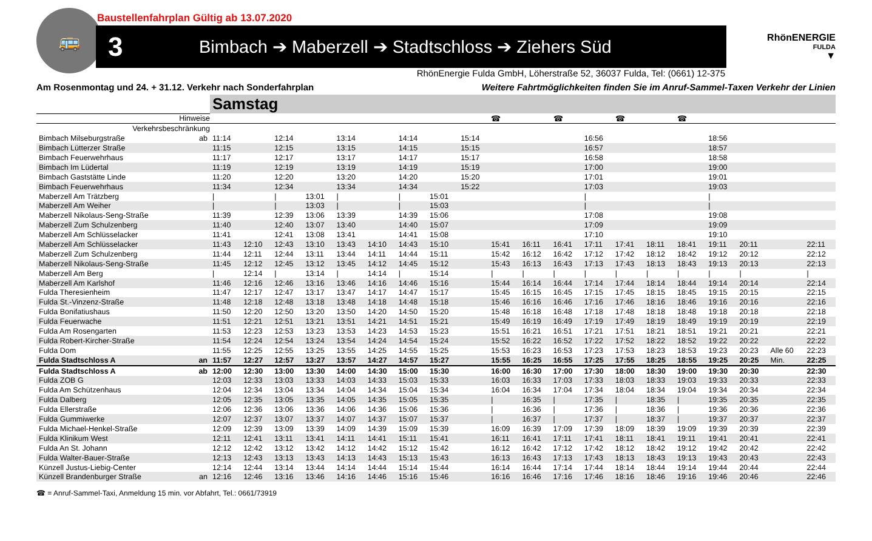Baustellenfahrplan Gültig ab 13.07.2020
🚌
3 Bimbach ➔ Maberzell ➔ Stadtschloss ➔ Ziehers Süd
RhönENERGIE
FULDA
▼
RhönEnergie Fulda GmbH, Löherstraße 52, 36037 Fulda, Tel: (0661) 12-375
Am Rosenmontag und 24. + 31.12. Verkehr nach Sonderfahrplan Weitere Fahrtmöglichkeiten finden Sie im Anruf-Sammel-Taxen Verkehr der Linien
| | | Samstag | | | | | | | | | | | | | | | | | | | |
| --- | --- | --- | --- | --- | --- | --- | --- | --- | --- | --- | --- | --- | --- | --- | --- | --- | --- | --- | --- | --- | --- |
| Hinweise | | | | | | | | | | | ☎ | | ☎ | | ☎ | | ☎ | | | | |
| Verkehrsbeschränkung | | | | | | | | | | | | | | | | | | | | | |
| Bimbach Milseburgstraße | ab | 11:14 | | 12:14 | | 13:14 | | 14:14 | | 15:14 | | | | 16:56 | | | | 18:56 | | | |
| Bimbach Lütterzer Straße | | 11:15 | | 12:15 | | 13:15 | | 14:15 | | 15:15 | | | | 16:57 | | | | 18:57 | | | |
| Bimbach Feuerwehrhaus | | 11:17 | | 12:17 | | 13:17 | | 14:17 | | 15:17 | | | | 16:58 | | | | 18:58 | | | |
| Bimbach Im Lüdertal | | 11:19 | | 12:19 | | 13:19 | | 14:19 | | 15:19 | | | | 17:00 | | | | 19:00 | | | |
| Bimbach Gaststätte Linde | | 11:20 | | 12:20 | | 13:20 | | 14:20 | | 15:20 | | | | 17:01 | | | | 19:01 | | | |
| Bimbach Feuerwehrhaus | | 11:34 | | 12:34 | | 13:34 | | 14:34 | | 15:22 | | | | 17:03 | | | | 19:03 | | | |
| Maberzell Am Trätzberg | | / | | / | 13:01 | / | | / | 15:01 | | | | | / | | | | / | | | |
| Maberzell Am Weiher | | / | | / | 13:03 | / | | / | 15:03 | | | | | / | | | | / | | | |
| Maberzell Nikolaus-Seng-Straße | | 11:39 | | 12:39 | 13:06 | 13:39 | | 14:39 | 15:06 | | | | | 17:08 | | | | 19:08 | | | |
| Maberzell Zum Schulzenberg | | 11:40 | | 12:40 | 13:07 | 13:40 | | 14:40 | 15:07 | | | | | 17:09 | | | | 19:09 | | | |
| Maberzell Am Schlüsselacker | | 11:41 | | 12:41 | 13:08 | 13:41 | | 14:41 | 15:08 | | | | | 17:10 | | | | 19:10 | | | |
| Maberzell Am Schlüsselacker | | 11:43 | 12:10 | 12:43 | 13:10 | 13:43 | 14:10 | 14:43 | 15:10 | | 15:41 | 16:11 | 16:41 | 17:11 | 17:41 | 18:11 | 18:41 | 19:11 | 20:11 | | 22:11 |
| Maberzell Zum Schulzenberg | | 11:44 | 12:11 | 12:44 | 13:11 | 13:44 | 14:11 | 14:44 | 15:11 | | 15:42 | 16:12 | 16:42 | 17:12 | 17:42 | 18:12 | 18:42 | 19:12 | 20:12 | | 22:12 |
| Maberzell Nikolaus-Seng-Straße | | 11:45 | 12:12 | 12:45 | 13:12 | 13:45 | 14:12 | 14:45 | 15:12 | | 15:43 | 16:13 | 16:43 | 17:13 | 17:43 | 18:13 | 18:43 | 19:13 | 20:13 | | 22:13 |
| Maberzell Am Berg | | / | 12:14 | / | 13:14 | / | 14:14 | / | 15:14 | | / | / | / | / | / | / | / | / | / | | / |
| Maberzell Am Karlshof | | 11:46 | 12:16 | 12:46 | 13:16 | 13:46 | 14:16 | 14:46 | 15:16 | | 15:44 | 16:14 | 16:44 | 17:14 | 17:44 | 18:14 | 18:44 | 19:14 | 20:14 | | 22:14 |
| Fulda Theresienheim | | 11:47 | 12:17 | 12:47 | 13:17 | 13:47 | 14:17 | 14:47 | 15:17 | | 15:45 | 16:15 | 16:45 | 17:15 | 17:45 | 18:15 | 18:45 | 19:15 | 20:15 | | 22:15 |
| Fulda St.-Vinzenz-Straße | | 11:48 | 12:18 | 12:48 | 13:18 | 13:48 | 14:18 | 14:48 | 15:18 | | 15:46 | 16:16 | 16:46 | 17:16 | 17:46 | 18:16 | 18:46 | 19:16 | 20:16 | | 22:16 |
| Fulda Bonifatiushaus | | 11:50 | 12:20 | 12:50 | 13:20 | 13:50 | 14:20 | 14:50 | 15:20 | | 15:48 | 16:18 | 16:48 | 17:18 | 17:48 | 18:18 | 18:48 | 19:18 | 20:18 | | 22:18 |
| Fulda Feuerwache | | 11:51 | 12:21 | 12:51 | 13:21 | 13:51 | 14:21 | 14:51 | 15:21 | | 15:49 | 16:19 | 16:49 | 17:19 | 17:49 | 18:19 | 18:49 | 19:19 | 20:19 | | 22:19 |
| Fulda Am Rosengarten | | 11:53 | 12:23 | 12:53 | 13:23 | 13:53 | 14:23 | 14:53 | 15:23 | | 15:51 | 16:21 | 16:51 | 17:21 | 17:51 | 18:21 | 18:51 | 19:21 | 20:21 | | 22:21 |
| Fulda Robert-Kircher-Straße | | 11:54 | 12:24 | 12:54 | 13:24 | 13:54 | 14:24 | 14:54 | 15:24 | | 15:52 | 16:22 | 16:52 | 17:22 | 17:52 | 18:22 | 18:52 | 19:22 | 20:22 | | 22:22 |
| Fulda Dom | | 11:55 | 12:25 | 12:55 | 13:25 | 13:55 | 14:25 | 14:55 | 15:25 | | 15:53 | 16:23 | 16:53 | 17:23 | 17:53 | 18:23 | 18:53 | 19:23 | 20:23 | Alle 60 | 22:23 |
| Fulda Stadtschloss A | an | 11:57 | 12:27 | 12:57 | 13:27 | 13:57 | 14:27 | 14:57 | 15:27 | | 15:55 | 16:25 | 16:55 | 17:25 | 17:55 | 18:25 | 18:55 | 19:25 | 20:25 | Min. | 22:25 |
| Fulda Stadtschloss A | ab | 12:00 | 12:30 | 13:00 | 13:30 | 14:00 | 14:30 | 15:00 | 15:30 | | 16:00 | 16:30 | 17:00 | 17:30 | 18:00 | 18:30 | 19:00 | 19:30 | 20:30 | | 22:30 |
| Fulda ZOB G | | 12:03 | 12:33 | 13:03 | 13:33 | 14:03 | 14:33 | 15:03 | 15:33 | | 16:03 | 16:33 | 17:03 | 17:33 | 18:03 | 18:33 | 19:03 | 19:33 | 20:33 | | 22:33 |
| Fulda Am Schützenhaus | | 12:04 | 12:34 | 13:04 | 13:34 | 14:04 | 14:34 | 15:04 | 15:34 | | 16:04 | 16:34 | 17:04 | 17:34 | 18:04 | 18:34 | 19:04 | 19:34 | 20:34 | | 22:34 |
| Fulda Dalberg | | 12:05 | 12:35 | 13:05 | 13:35 | 14:05 | 14:35 | 15:05 | 15:35 | | / | 16:35 | / | 17:35 | / | 18:35 | / | 19:35 | 20:35 | | 22:35 |
| Fulda Ellerstraße | | 12:06 | 12:36 | 13:06 | 13:36 | 14:06 | 14:36 | 15:06 | 15:36 | | / | 16:36 | / | 17:36 | / | 18:36 | / | 19:36 | 20:36 | | 22:36 |
| Fulda Gummiwerke | | 12:07 | 12:37 | 13:07 | 13:37 | 14:07 | 14:37 | 15:07 | 15:37 | | / | 16:37 | / | 17:37 | / | 18:37 | / | 19:37 | 20:37 | | 22:37 |
| Fulda Michael-Henkel-Straße | | 12:09 | 12:39 | 13:09 | 13:39 | 14:09 | 14:39 | 15:09 | 15:39 | | 16:09 | 16:39 | 17:09 | 17:39 | 18:09 | 18:39 | 19:09 | 19:39 | 20:39 | | 22:39 |
| Fulda Klinikum West | | 12:11 | 12:41 | 13:11 | 13:41 | 14:11 | 14:41 | 15:11 | 15:41 | | 16:11 | 16:41 | 17:11 | 17:41 | 18:11 | 18:41 | 19:11 | 19:41 | 20:41 | | 22:41 |
| Fulda An St. Johann | | 12:12 | 12:42 | 13:12 | 13:42 | 14:12 | 14:42 | 15:12 | 15:42 | | 16:12 | 16:42 | 17:12 | 17:42 | 18:12 | 18:42 | 19:12 | 19:42 | 20:42 | | 22:42 |
| Fulda Walter-Bauer-Straße | | 12:13 | 12:43 | 13:13 | 13:43 | 14:13 | 14:43 | 15:13 | 15:43 | | 16:13 | 16:43 | 17:13 | 17:43 | 18:13 | 18:43 | 19:13 | 19:43 | 20:43 | | 22:43 |
| Künzell Justus-Liebig-Center | | 12:14 | 12:44 | 13:14 | 13:44 | 14:14 | 14:44 | 15:14 | 15:44 | | 16:14 | 16:44 | 17:14 | 17:44 | 18:14 | 18:44 | 19:14 | 19:44 | 20:44 | | 22:44 |
| Künzell Brandenburger Straße | an | 12:16 | 12:46 | 13:16 | 13:46 | 14:16 | 14:46 | 15:16 | 15:46 | | 16:16 | 16:46 | 17:16 | 17:46 | 18:16 | 18:46 | 19:16 | 19:46 | 20:46 | | 22:46 |
☎ = Anruf-Sammel-Taxi, Anmeldung 15 min. vor Abfahrt, Tel.: 0661/73919